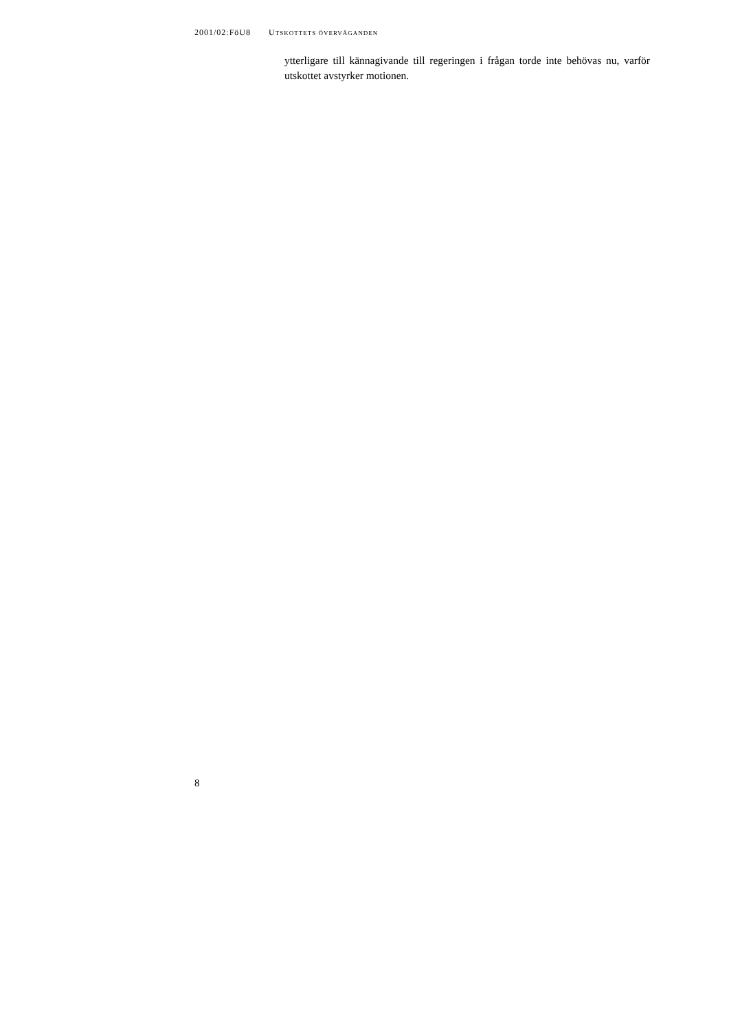2001/02:FöU8 UTSKOTTETS ÖVERVÄGANDEN
ytterligare till kännagivande till regeringen i frågan torde inte behövas nu, varför utskottet avstyrker motionen.
8